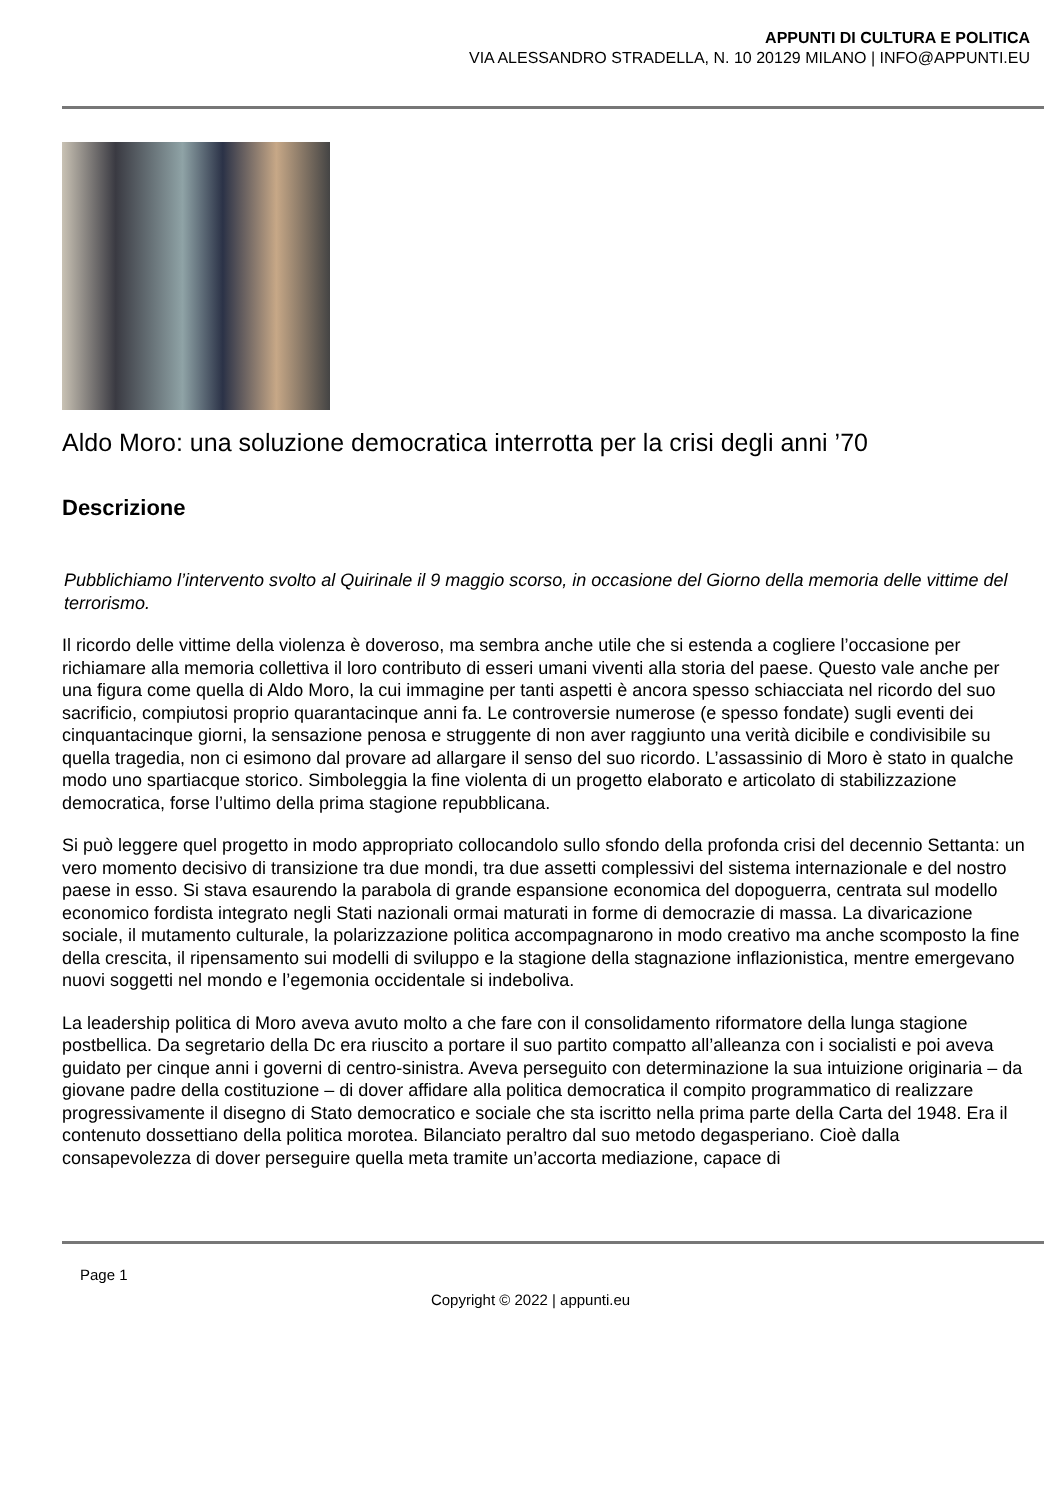APPUNTI DI CULTURA E POLITICA
VIA ALESSANDRO STRADELLA, N. 10 20129 MILANO | INFO@APPUNTI.EU
Aldo Moro: una soluzione democratica interrotta per la crisi degli anni ’70
Descrizione
Pubblichiamo l’intervento svolto al Quirinale il 9 maggio scorso, in occasione del Giorno della memoria delle vittime del terrorismo.
Il ricordo delle vittime della violenza è doveroso, ma sembra anche utile che si estenda a cogliere l’occasione per richiamare alla memoria collettiva il loro contributo di esseri umani viventi alla storia del paese. Questo vale anche per una figura come quella di Aldo Moro, la cui immagine per tanti aspetti è ancora spesso schiacciata nel ricordo del suo sacrificio, compiutosi proprio quarantacinque anni fa. Le controversie numerose (e spesso fondate) sugli eventi dei cinquantacinque giorni, la sensazione penosa e struggente di non aver raggiunto una verità dicibile e condivisibile su quella tragedia, non ci esimono dal provare ad allargare il senso del suo ricordo. L’assassinio di Moro è stato in qualche modo uno spartiacque storico. Simboleggia la fine violenta di un progetto elaborato e articolato di stabilizzazione democratica, forse l’ultimo della prima stagione repubblicana.
Si può leggere quel progetto in modo appropriato collocandolo sullo sfondo della profonda crisi del decennio Settanta: un vero momento decisivo di transizione tra due mondi, tra due assetti complessivi del sistema internazionale e del nostro paese in esso. Si stava esaurendo la parabola di grande espansione economica del dopoguerra, centrata sul modello economico fordista integrato negli Stati nazionali ormai maturati in forme di democrazie di massa. La divaricazione sociale, il mutamento culturale, la polarizzazione politica accompagnarono in modo creativo ma anche scomposto la fine della crescita, il ripensamento sui modelli di sviluppo e la stagione della stagnazione inflazionistica, mentre emergevano nuovi soggetti nel mondo e l’egemonia occidentale si indeboliva.
La leadership politica di Moro aveva avuto molto a che fare con il consolidamento riformatore della lunga stagione postbellica. Da segretario della Dc era riuscito a portare il suo partito compatto all’alleanza con i socialisti e poi aveva guidato per cinque anni i governi di centro-sinistra. Aveva perseguito con determinazione la sua intuizione originaria – da giovane padre della costituzione – di dover affidare alla politica democratica il compito programmatico di realizzare progressivamente il disegno di Stato democratico e sociale che sta iscritto nella prima parte della Carta del 1948. Era il contenuto dossettiano della politica morotea. Bilanciato peraltro dal suo metodo degasperiano. Cioè dalla consapevolezza di dover perseguire quella meta tramite un’accorta mediazione, capace di
Page 1
Copyright © 2022 | appunti.eu